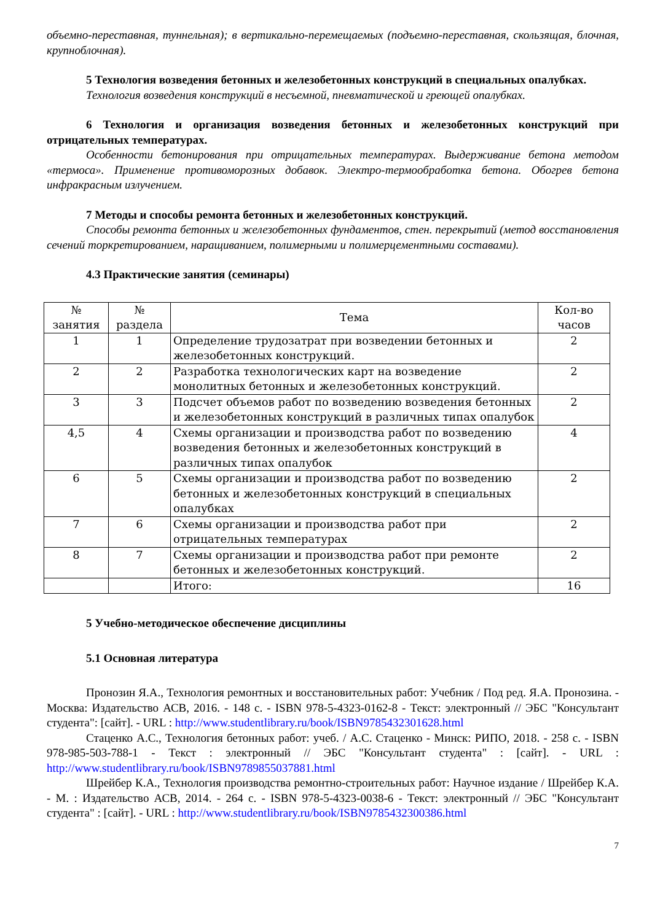объемно-переставная, туннельная); в вертикально-перемещаемых (подъемно-переставная, скользящая, блочная, крупноблочная).
5 Технология возведения бетонных и железобетонных конструкций в специальных опалубках.
Технология возведения конструкций в несъемной, пневматической и греющей опалубках.
6 Технология и организация возведения бетонных и железобетонных конструкций при отрицательных температурах.
Особенности бетонирования при отрицательных температурах. Выдерживание бетона методом «термоса». Применение противоморозных добавок. Электро-термообработка бетона. Обогрев бетона инфракрасным излучением.
7 Методы и способы ремонта бетонных и железобетонных конструкций.
Способы ремонта бетонных и железобетонных фундаментов, стен. перекрытий (метод восстановления сечений торкретированием, наращиванием, полимерными и полимерцементными составами).
4.3 Практические занятия (семинары)
| № занятия | № раздела | Тема | Кол-во часов |
| --- | --- | --- | --- |
| 1 | 1 | Определение трудозатрат при возведении бетонных и железобетонных конструкций. | 2 |
| 2 | 2 | Разработка технологических карт на возведение монолитных бетонных и железобетонных конструкций. | 2 |
| 3 | 3 | Подсчет объемов работ по возведению возведения бетонных и железобетонных конструкций в различных типах опалубок | 2 |
| 4,5 | 4 | Схемы организации и производства работ по возведению возведения бетонных и железобетонных конструкций в различных типах опалубок | 4 |
| 6 | 5 | Схемы организации и производства работ по возведению бетонных и железобетонных конструкций в специальных опалубках | 2 |
| 7 | 6 | Схемы организации и производства работ при отрицательных температурах | 2 |
| 8 | 7 | Схемы организации и производства работ при ремонте бетонных и железобетонных конструкций. | 2 |
| | | Итого: | 16 |
5 Учебно-методическое обеспечение дисциплины
5.1 Основная литература
Пронозин Я.А., Технология ремонтных и восстановительных работ: Учебник / Под ред. Я.А. Пронозина. - Москва: Издательство АСВ, 2016. - 148 с. - ISBN 978-5-4323-0162-8 - Текст: электронный // ЭБС "Консультант студента": [сайт]. - URL : http://www.studentlibrary.ru/book/ISBN9785432301628.html
Стаценко А.С., Технология бетонных работ: учеб. / А.С. Стаценко - Минск: РИПО, 2018. - 258 с. - ISBN 978-985-503-788-1 - Текст : электронный // ЭБС "Консультант студента" : [сайт]. - URL : http://www.studentlibrary.ru/book/ISBN9789855037881.html
Шрейбер К.А., Технология производства ремонтно-строительных работ: Научное издание / Шрейбер К.А. - М. : Издательство АСВ, 2014. - 264 с. - ISBN 978-5-4323-0038-6 - Текст: электронный // ЭБС "Консультант студента" : [сайт]. - URL : http://www.studentlibrary.ru/book/ISBN9785432300386.html
7